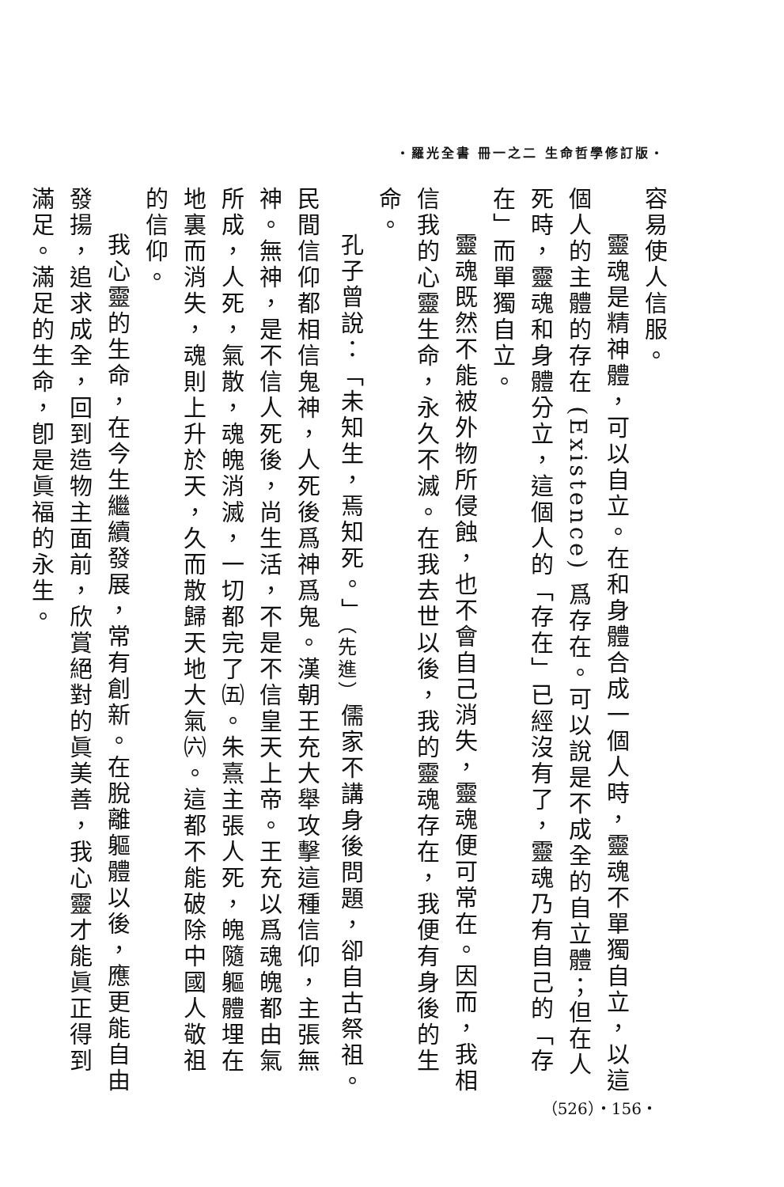・羅光全書 冊一之二 生命哲學修訂版・
容易使人信服。
靈魂是精神體，可以自立。在和身體合成一個人時，靈魂不單獨自立，以這個人的主體的存在 (Existence) 爲存在。可以說是不成全的自立體；但在人死時，靈魂和身體分立，這個人的「存在」已經沒有了，靈魂乃有自己的「存在」而單獨自立。
靈魂既然不能被外物所侵蝕，也不會自己消失，靈魂便可常在。因而，我相信我的心靈生命，永久不滅。在我去世以後，我的靈魂存在，我便有身後的生命。
孔子曾說：「未知生，焉知死。」<sub>（先進）</sub>儒家不講身後問題，卻自古祭祖。民間信仰都相信鬼神，人死後爲神爲鬼。漢朝王充大舉攻擊這種信仰，主張無神。無神，是不信人死後，尚生活，不是不信皇天上帝。王充以爲魂魄都由氣所成，人死，氣散，魂魄消滅，一切都完了㈤。朱熹主張人死，魄隨軀體埋在地裏而消失，魂則上升於天，久而散歸天地大氣㈥。這都不能破除中國人敬祖的信仰。
我心靈的生命，在今生繼續發展，常有創新。在脫離軀體以後，應更能自由發揚，追求成全，回到造物主面前，欣賞絕對的眞美善，我心靈才能眞正得到滿足。滿足的生命，卽是眞福的永生。
（526）・156・